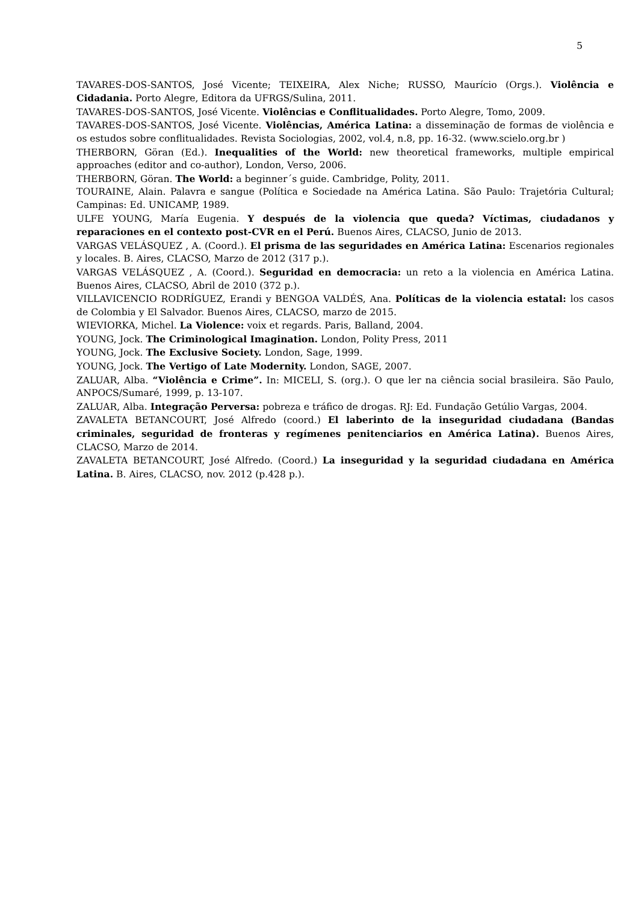5
TAVARES-DOS-SANTOS, José Vicente; TEIXEIRA, Alex Niche; RUSSO, Maurício (Orgs.). Violência e Cidadania. Porto Alegre, Editora da UFRGS/Sulina, 2011.
TAVARES-DOS-SANTOS, José Vicente. Violências e Conflitualidades. Porto Alegre, Tomo, 2009.
TAVARES-DOS-SANTOS, José Vicente. Violências, América Latina: a disseminação de formas de violência e os estudos sobre conflitualidades. Revista Sociologias, 2002, vol.4, n.8, pp. 16-32. (www.scielo.org.br )
THERBORN, Göran (Ed.). Inequalities of the World: new theoretical frameworks, multiple empirical approaches (editor and co-author), London, Verso, 2006.
THERBORN, Göran. The World: a beginner´s guide. Cambridge, Polity, 2011.
TOURAINE, Alain. Palavra e sangue (Política e Sociedade na América Latina. São Paulo: Trajetória Cultural; Campinas: Ed. UNICAMP, 1989.
ULFE YOUNG, María Eugenia. Y después de la violencia que queda? Víctimas, ciudadanos y reparaciones en el contexto post-CVR en el Perú. Buenos Aires, CLACSO, Junio de 2013.
VARGAS VELÁSQUEZ , A. (Coord.). El prisma de las seguridades en América Latina: Escenarios regionales y locales. B. Aires, CLACSO, Marzo de 2012 (317 p.).
VARGAS VELÁSQUEZ , A. (Coord.). Seguridad en democracia: un reto a la violencia en América Latina. Buenos Aires, CLACSO, Abril de 2010 (372 p.).
VILLAVICENCIO RODRÍGUEZ, Erandi y BENGOA VALDÉS, Ana. Políticas de la violencia estatal: los casos de Colombia y El Salvador. Buenos Aires, CLACSO, marzo de 2015.
WIEVIORKA, Michel. La Violence: voix et regards. Paris, Balland, 2004.
YOUNG, Jock. The Criminological Imagination. London, Polity Press, 2011
YOUNG, Jock. The Exclusive Society. London, Sage, 1999.
YOUNG, Jock. The Vertigo of Late Modernity. London, SAGE, 2007.
ZALUAR, Alba. “Violência e Crime”. In: MICELI, S. (org.). O que ler na ciência social brasileira. São Paulo, ANPOCS/Sumaré, 1999, p. 13-107.
ZALUAR, Alba. Integração Perversa: pobreza e tráfico de drogas. RJ: Ed. Fundação Getúlio Vargas, 2004.
ZAVALETA BETANCOURT, José Alfredo (coord.) El laberinto de la inseguridad ciudadana (Bandas criminales, seguridad de fronteras y regímenes penitenciarios en América Latina). Buenos Aires, CLACSO, Marzo de 2014.
ZAVALETA BETANCOURT, José Alfredo. (Coord.) La inseguridad y la seguridad ciudadana en América Latina. B. Aires, CLACSO, nov. 2012 (p.428 p.).